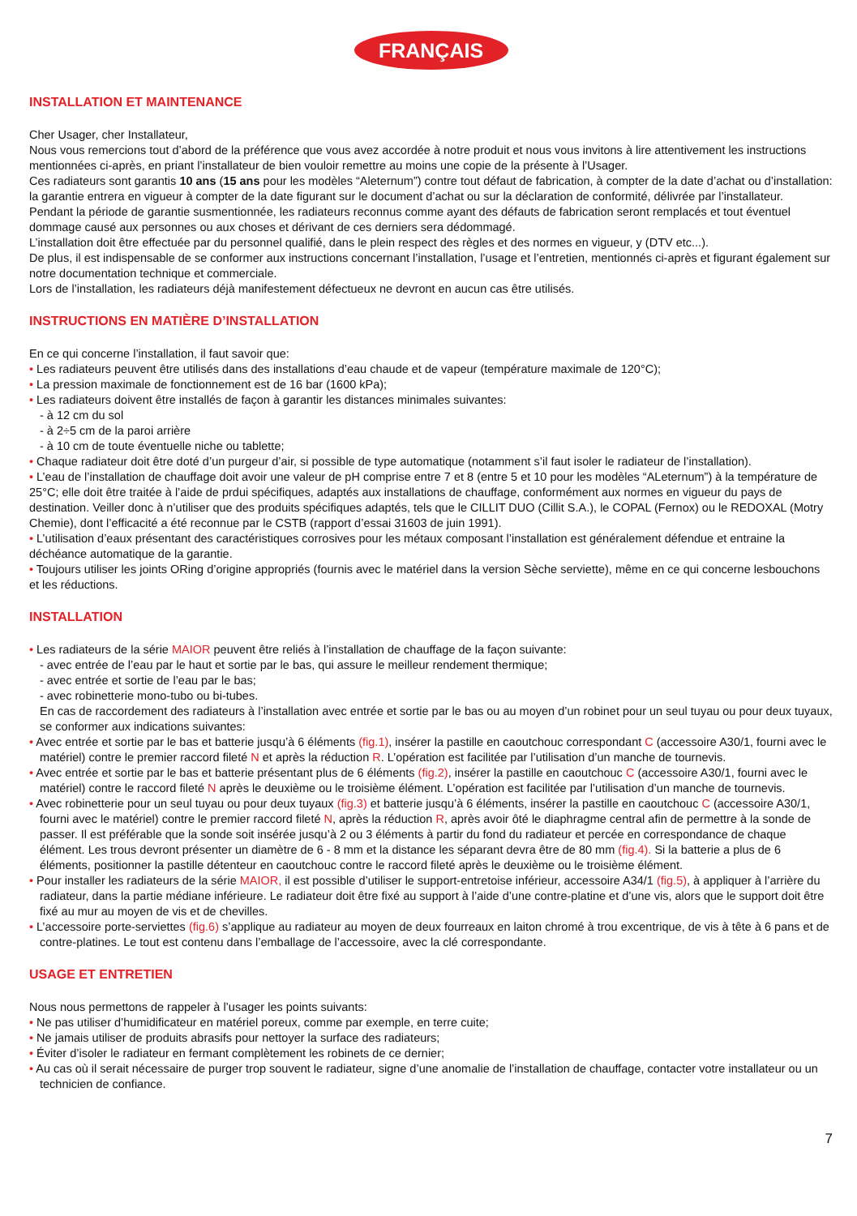FRANÇAIS
INSTALLATION ET MAINTENANCE
Cher Usager, cher Installateur,
Nous vous remercions tout d’abord de la préférence que vous avez accordée à notre produit et nous vous invitons à lire attentivement les instructions mentionnées ci-après, en priant l’installateur de bien vouloir remettre au moins une copie de la présente à l’Usager.
Ces radiateurs sont garantis 10 ans (15 ans pour les modèles “Aleternum”) contre tout défaut de fabrication, à compter de la date d’achat ou d’installation: la garantie entrera en vigueur à compter de la date figurant sur le document d’achat ou sur la déclaration de conformité, délivrée par l’installateur.
Pendant la période de garantie susmentionnée, les radiateurs reconnus comme ayant des défauts de fabrication seront remplacés et tout éventuel dommage causé aux personnes ou aux choses et dérivant de ces derniers sera dédommagé.
L’installation doit être effectuée par du personnel qualifié, dans le plein respect des règles et des normes en vigueur, y (DTV etc...).
De plus, il est indispensable de se conformer aux instructions concernant l’installation, l’usage et l’entretien, mentionnés ci-après et figurant également sur notre documentation technique et commerciale.
Lors de l’installation, les radiateurs déjà manifestement défectueux ne devront en aucun cas être utilisés.
INSTRUCTIONS EN MATIÈRE D’INSTALLATION
En ce qui concerne l’installation, il faut savoir que:
• Les radiateurs peuvent être utilisés dans des installations d’eau chaude et de vapeur (température maximale de 120°C);
• La pression maximale de fonctionnement est de 16 bar (1600 kPa);
• Les radiateurs doivent être installés de façon à garantir les distances minimales suivantes:
- à 12 cm du sol
- à 2÷5 cm de la paroi arrière
- à 10 cm de toute éventuelle niche ou tablette;
• Chaque radiateur doit être doté d’un purgeur d’air, si possible de type automatique (notamment s’il faut isoler le radiateur de l’installation).
• L’eau de l’installation de chauffage doit avoir une valeur de pH comprise entre 7 et 8 (entre 5 et 10 pour les modèles “ALeternum”) à la température de 25°C; elle doit être traitée à l’aide de prdui spécifiques, adaptés aux installations de chauffage, conformément aux normes en vigueur du pays de destination. Veiller donc à n’utiliser que des produits spécifiques adaptés, tels que le CILLIT DUO (Cillit S.A.), le COPAL (Fernox) ou le REDOXAL (Motry Chemie), dont l’efficacité a été reconnue par le CSTB (rapport d’essai 31603 de juin 1991).
• L’utilisation d’eaux présentant des caractéristiques corrosives pour les métaux composant l’installation est généralement défendue et entraine la déchéance automatique de la garantie.
• Toujours utiliser les joints ORing d’origine appropriés (fournis avec le matériel dans la version Sèche serviette), même en ce qui concerne lesbouchons et les réductions.
INSTALLATION
• Les radiateurs de la série MAIOR peuvent être reliés à l’installation de chauffage de la façon suivante:
- avec entrée de l’eau par le haut et sortie par le bas, qui assure le meilleur rendement thermique;
- avec entrée et sortie de l’eau par le bas;
- avec robinetterie mono-tubo ou bi-tubes.
En cas de raccordement des radiateurs à l’installation avec entrée et sortie par le bas ou au moyen d’un robinet pour un seul tuyau ou pour deux tuyaux, se conformer aux indications suivantes:
• Avec entrée et sortie par le bas et batterie jusqu’à 6 éléments (fig.1), insérer la pastille en caoutchouc correspondant C (accessoire A30/1, fourni avec le matériel) contre le premier raccord fileté N et après la réduction R. L’opération est facilitée par l’utilisation d’un manche de tournevis.
• Avec entrée et sortie par le bas et batterie présentant plus de 6 éléments (fig.2), insérer la pastille en caoutchouc C (accessoire A30/1, fourni avec le matériel) contre le raccord fileté N après le deuxième ou le troisième élément. L’opération est facilitée par l’utilisation d’un manche de tournevis.
• Avec robinetterie pour un seul tuyau ou pour deux tuyaux (fig.3) et batterie jusqu’à 6 éléments, insérer la pastille en caoutchouc C (accessoire A30/1, fourni avec le matériel) contre le premier raccord fileté N, après la réduction R, après avoir ôté le diaphragme central afin de permettre à la sonde de passer. Il est préférable que la sonde soit insérée jusqu’à 2 ou 3 éléments à partir du fond du radiateur et percée en correspondance de chaque élément. Les trous devront présenter un diamètre de 6 - 8 mm et la distance les séparant devra être de 80 mm (fig.4). Si la batterie a plus de 6 éléments, positionner la pastille détenteur en caoutchouc contre le raccord fileté après le deuxième ou le troisième élément.
• Pour installer les radiateurs de la série MAIOR, il est possible d’utiliser le support-entretoise inférieur, accessoire A34/1 (fig.5), à appliquer à l’arrière du radiateur, dans la partie médiane inférieure. Le radiateur doit être fixé au support à l’aide d’une contre-platine et d’une vis, alors que le support doit être fixé au mur au moyen de vis et de chevilles.
• L’accessoire porte-serviettes (fig.6) s’applique au radiateur au moyen de deux fourreaux en laiton chromé à trou excentrique, de vis à tête à 6 pans et de contre-platines. Le tout est contenu dans l’emballage de l’accessoire, avec la clé correspondante.
USAGE ET ENTRETIEN
Nous nous permettons de rappeler à l’usager les points suivants:
• Ne pas utiliser d’humidificateur en matériel poreux, comme par exemple, en terre cuite;
• Ne jamais utiliser de produits abrasifs pour nettoyer la surface des radiateurs;
• Éviter d’isoler le radiateur en fermant complètement les robinets de ce dernier;
• Au cas où il serait nécessaire de purger trop souvent le radiateur, signe d’une anomalie de l’installation de chauffage, contacter votre installateur ou un technicien de confiance.
7